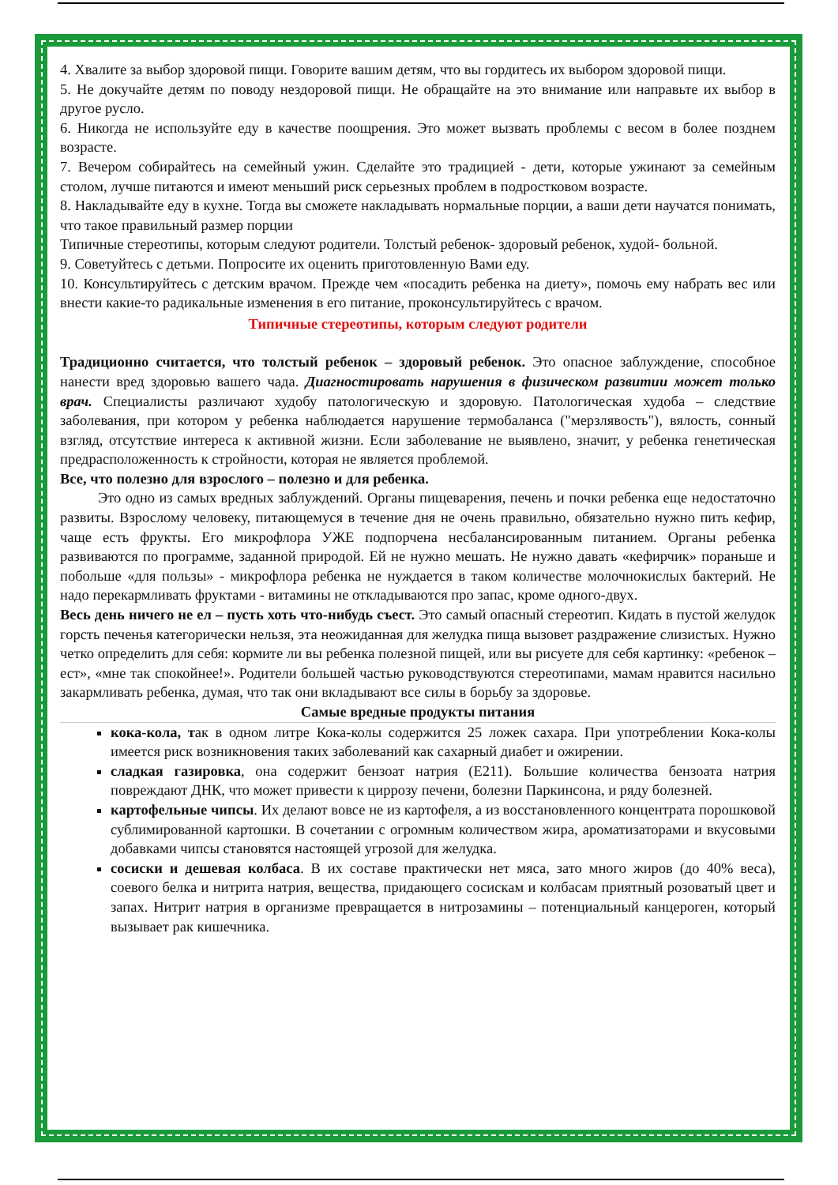4. Хвалите за выбор здоровой пищи. Говорите вашим детям, что вы гордитесь их выбором здоровой пищи.
5. Не докучайте детям по поводу нездоровой пищи. Не обращайте на это внимание или направьте их выбор в другое русло.
6. Никогда не используйте еду в качестве поощрения. Это может вызвать проблемы с весом в более позднем возрасте.
7. Вечером собирайтесь на семейный ужин. Сделайте это традицией - дети, которые ужинают за семейным столом, лучше питаются и имеют меньший риск серьезных проблем в подростковом возрасте.
8. Накладывайте еду в кухне. Тогда вы сможете накладывать нормальные порции, а ваши дети научатся понимать, что такое правильный размер порции
Типичные стереотипы, которым следуют родители. Толстый ребенок- здоровый ребенок, худой- больной.
9. Советуйтесь с детьми. Попросите их оценить приготовленную Вами еду.
10. Консультируйтесь с детским врачом. Прежде чем «посадить ребенка на диету», помочь ему набрать вес или внести какие-то радикальные изменения в его питание, проконсультируйтесь с врачом.
Типичные стереотипы, которым следуют родители
Традиционно считается, что толстый ребенок – здоровый ребенок. Это опасное заблуждение, способное нанести вред здоровью вашего чада. Диагностировать нарушения в физическом развитии может только врач. Специалисты различают худобу патологическую и здоровую. Патологическая худоба – следствие заболевания, при котором у ребенка наблюдается нарушение термобаланса ("мерзлявость"), вялость, сонный взгляд, отсутствие интереса к активной жизни. Если заболевание не выявлено, значит, у ребенка генетическая предрасположенность к стройности, которая не является проблемой.
Все, что полезно для взрослого – полезно и для ребенка.
Это одно из самых вредных заблуждений. Органы пищеварения, печень и почки ребенка еще недостаточно развиты. Взрослому человеку, питающемуся в течение дня не очень правильно, обязательно нужно пить кефир, чаще есть фрукты. Его микрофлора УЖЕ подпорчена несбалансированным питанием. Органы ребенка развиваются по программе, заданной природой. Ей не нужно мешать. Не нужно давать «кефирчик» пораньше и побольше «для пользы» - микрофлора ребенка не нуждается в таком количестве молочнокислых бактерий. Не надо перекармливать фруктами - витамины не откладываются про запас, кроме одного-двух.
Весь день ничего не ел – пусть хоть что-нибудь съест. Это самый опасный стереотип. Кидать в пустой желудок горсть печенья категорически нельзя, эта неожиданная для желудка пища вызовет раздражение слизистых. Нужно четко определить для себя: кормите ли вы ребенка полезной пищей, или вы рисуете для себя картинку: «ребенок – ест», «мне так спокойнее!». Родители большей частью руководствуются стереотипами, мамам нравится насильно закармливать ребенка, думая, что так они вкладывают все силы в борьбу за здоровье.
Самые вредные продукты питания
кока-кола, так в одном литре Кока-колы содержится 25 ложек сахара. При употреблении Кока-колы имеется риск возникновения таких заболеваний как сахарный диабет и ожирении.
сладкая газировка, она содержит бензоат натрия (Е211). Большие количества бензоата натрия повреждают ДНК, что может привести к циррозу печени, болезни Паркинсона, и ряду болезней.
картофельные чипсы. Их делают вовсе не из картофеля, а из восстановленного концентрата порошковой сублимированной картошки. В сочетании с огромным количеством жира, ароматизаторами и вкусовыми добавками чипсы становятся настоящей угрозой для желудка.
сосиски и дешевая колбаса. В их составе практически нет мяса, зато много жиров (до 40% веса), соевого белка и нитрита натрия, вещества, придающего сосискам и колбасам приятный розоватый цвет и запах. Нитрит натрия в организме превращается в нитрозамины – потенциальный канцероген, который вызывает рак кишечника.